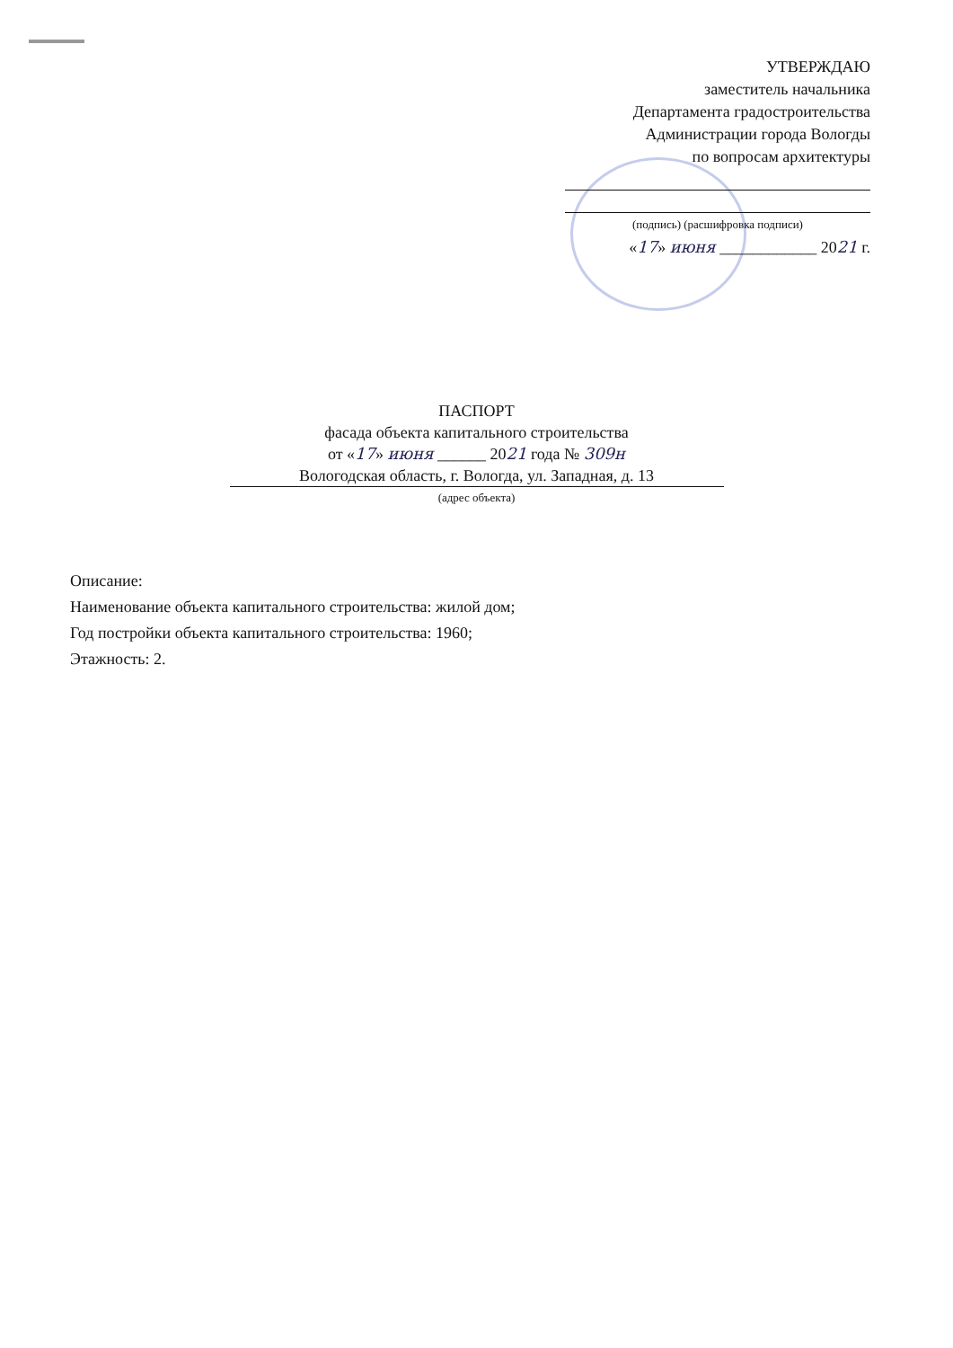УТВЕРЖДАЮ
заместитель начальника
Департамента градостроительства
Администрации города Вологды
по вопросам архитектуры
(подпись) (расшифровка подписи)
«17» июня ____________ 2021 г.
ПАСПОРТ
фасада объекта капитального строительства
от «17» июня ______ 2021 года № 309н
Вологодская область, г. Вологда, ул. Западная, д. 13
(адрес объекта)
Описание:
Наименование объекта капитального строительства: жилой дом;
Год постройки объекта капитального строительства: 1960;
Этажность: 2.